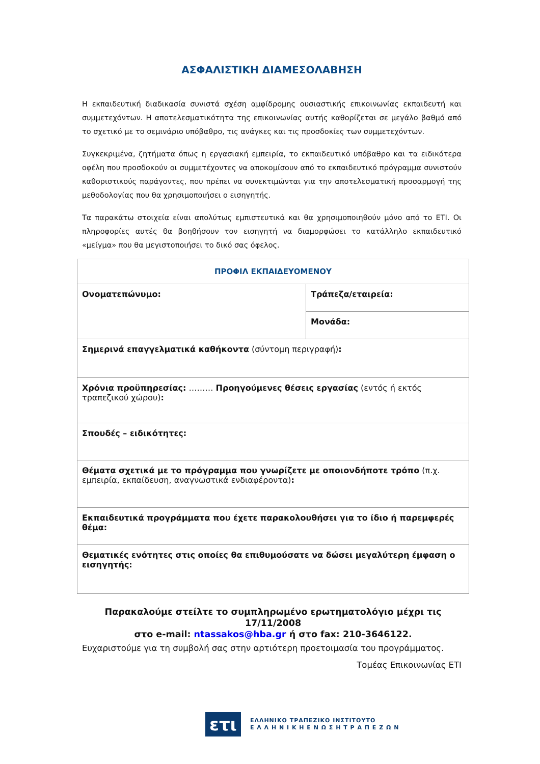ΑΣΦΑΛΙΣΤΙΚΗ ΔΙΑΜΕΣΟΛΑΒΗΣΗ
Η εκπαιδευτική διαδικασία συνιστά σχέση αμφίδρομης ουσιαστικής επικοινωνίας εκπαιδευτή και συμμετεχόντων. Η αποτελεσματικότητα της επικοινωνίας αυτής καθορίζεται σε μεγάλο βαθμό από το σχετικό με το σεμινάριο υπόβαθρο, τις ανάγκες και τις προσδοκίες των συμμετεχόντων.
Συγκεκριμένα, ζητήματα όπως η εργασιακή εμπειρία, το εκπαιδευτικό υπόβαθρο και τα ειδικότερα οφέλη που προσδοκούν οι συμμετέχοντες να αποκομίσουν από το εκπαιδευτικό πρόγραμμα συνιστούν καθοριστικούς παράγοντες, που πρέπει να συνεκτιμώνται για την αποτελεσματική προσαρμογή της μεθοδολογίας που θα χρησιμοποιήσει ο εισηγητής.
Τα παρακάτω στοιχεία είναι απολύτως εμπιστευτικά και θα χρησιμοποιηθούν μόνο από το ΕΤΙ. Οι πληροφορίες αυτές θα βοηθήσουν τον εισηγητή να διαμορφώσει το κατάλληλο εκπαιδευτικό «μείγμα» που θα μεγιστοποιήσει το δικό σας όφελος.
| ΠΡΟΦΙΛ ΕΚΠΑΙΔΕΥΟΜΕΝΟΥ | |
| Ονοματεπώνυμο: | Τράπεζα/εταιρεία: |
| | Μονάδα: |
| Σημερινά επαγγελματικά καθήκοντα (σύντομη περιγραφή) : | |
| Χρόνια προϋπηρεσίας: ……… Προηγούμενες θέσεις εργασίας (εντός ή εκτός τραπεζικού χώρου) : | |
| Σπουδές – ειδικότητες: | |
| Θέματα σχετικά με το πρόγραμμα που γνωρίζετε με οποιονδήποτε τρόπο (π.χ. εμπειρία, εκπαίδευση, αναγνωστικά ενδιαφέροντα) : | |
| Εκπαιδευτικά προγράμματα που έχετε παρακολουθήσει για το ίδιο ή παρεμφερές θέμα: | |
| Θεματικές ενότητες στις οποίες θα επιθυμούσατε να δώσει μεγαλύτερη έμφαση ο εισηγητής: | |
Παρακαλούμε στείλτε το συμπληρωμένο ερωτηματολόγιο μέχρι τις 17/11/2008
στο e-mail: ntassakos@hba.gr ή στο fax: 210-3646122.
Ευχαριστούμε για τη συμβολή σας στην αρτιότερη προετοιμασία του προγράμματος.
Τομέας Επικοινωνίας ΕΤΙ
ετι
ΕΛΛΗΝΙΚΟ ΤΡΑΠΕΖΙΚΟ ΙΝΣΤΙΤΟΥΤΟ
Ε Λ Λ Η Ν Ι Κ Η Ε Ν Ω Σ Η Τ Ρ Α Π Ε Ζ Ω Ν